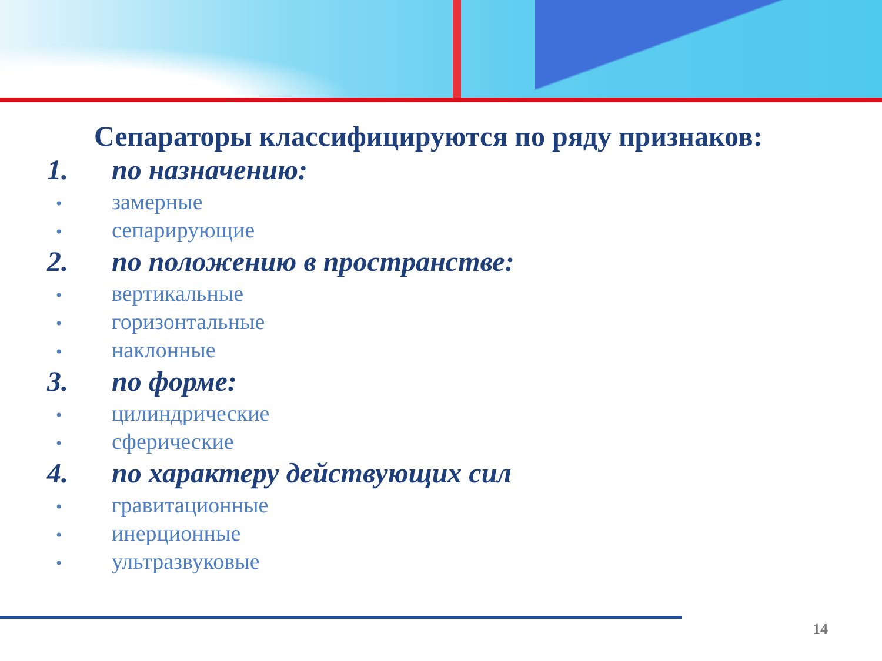Сепараторы классифицируются по ряду признаков:
1. по назначению:
• замерные
• сепарирующие
2. по положению в пространстве:
• вертикальные
• горизонтальные
• наклонные
3. по форме:
• цилиндрические
• сферические
4. по характеру действующих сил
• гравитационные
• инерционные
• ультразвуковые
14